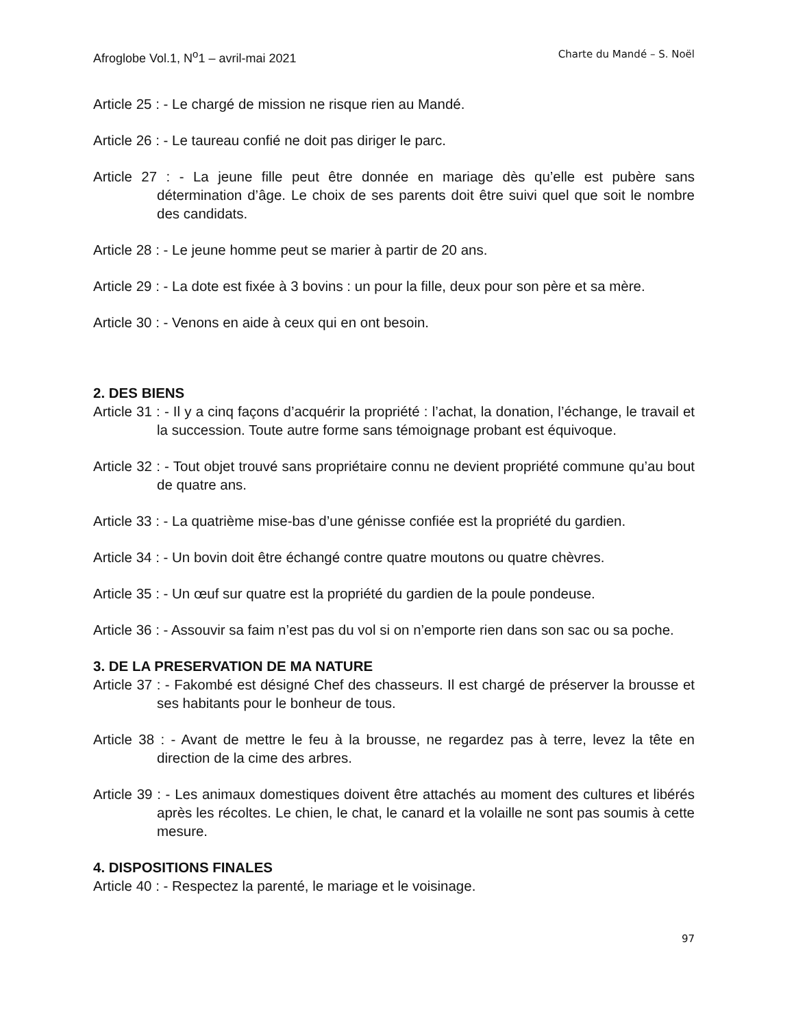Afroglobe Vol.1, N<sup>o</sup>1 – avril-mai 2021 Charte du Mandé – S. Noël
Article 25 : - Le chargé de mission ne risque rien au Mandé.
Article 26 : - Le taureau confié ne doit pas diriger le parc.
Article 27 : - La jeune fille peut être donnée en mariage dès qu’elle est pubère sans détermination d’âge. Le choix de ses parents doit être suivi quel que soit le nombre des candidats.
Article 28 : - Le jeune homme peut se marier à partir de 20 ans.
Article 29 : - La dote est fixée à 3 bovins : un pour la fille, deux pour son père et sa mère.
Article 30 : - Venons en aide à ceux qui en ont besoin.
2. DES BIENS
Article 31 : - Il y a cinq façons d’acquérir la propriété : l’achat, la donation, l’échange, le travail et la succession. Toute autre forme sans témoignage probant est équivoque.
Article 32 : - Tout objet trouvé sans propriétaire connu ne devient propriété commune qu’au bout de quatre ans.
Article 33 : - La quatrième mise-bas d’une génisse confiée est la propriété du gardien.
Article 34 : - Un bovin doit être échangé contre quatre moutons ou quatre chèvres.
Article 35 : - Un œuf sur quatre est la propriété du gardien de la poule pondeuse.
Article 36 : - Assouvir sa faim n’est pas du vol si on n’emporte rien dans son sac ou sa poche.
3. DE LA PRESERVATION DE MA NATURE
Article 37 : - Fakombé est désigné Chef des chasseurs. Il est chargé de préserver la brousse et ses habitants pour le bonheur de tous.
Article 38 : - Avant de mettre le feu à la brousse, ne regardez pas à terre, levez la tête en direction de la cime des arbres.
Article 39 : - Les animaux domestiques doivent être attachés au moment des cultures et libérés après les récoltes. Le chien, le chat, le canard et la volaille ne sont pas soumis à cette mesure.
4. DISPOSITIONS FINALES
Article 40 : - Respectez la parenté, le mariage et le voisinage.
97